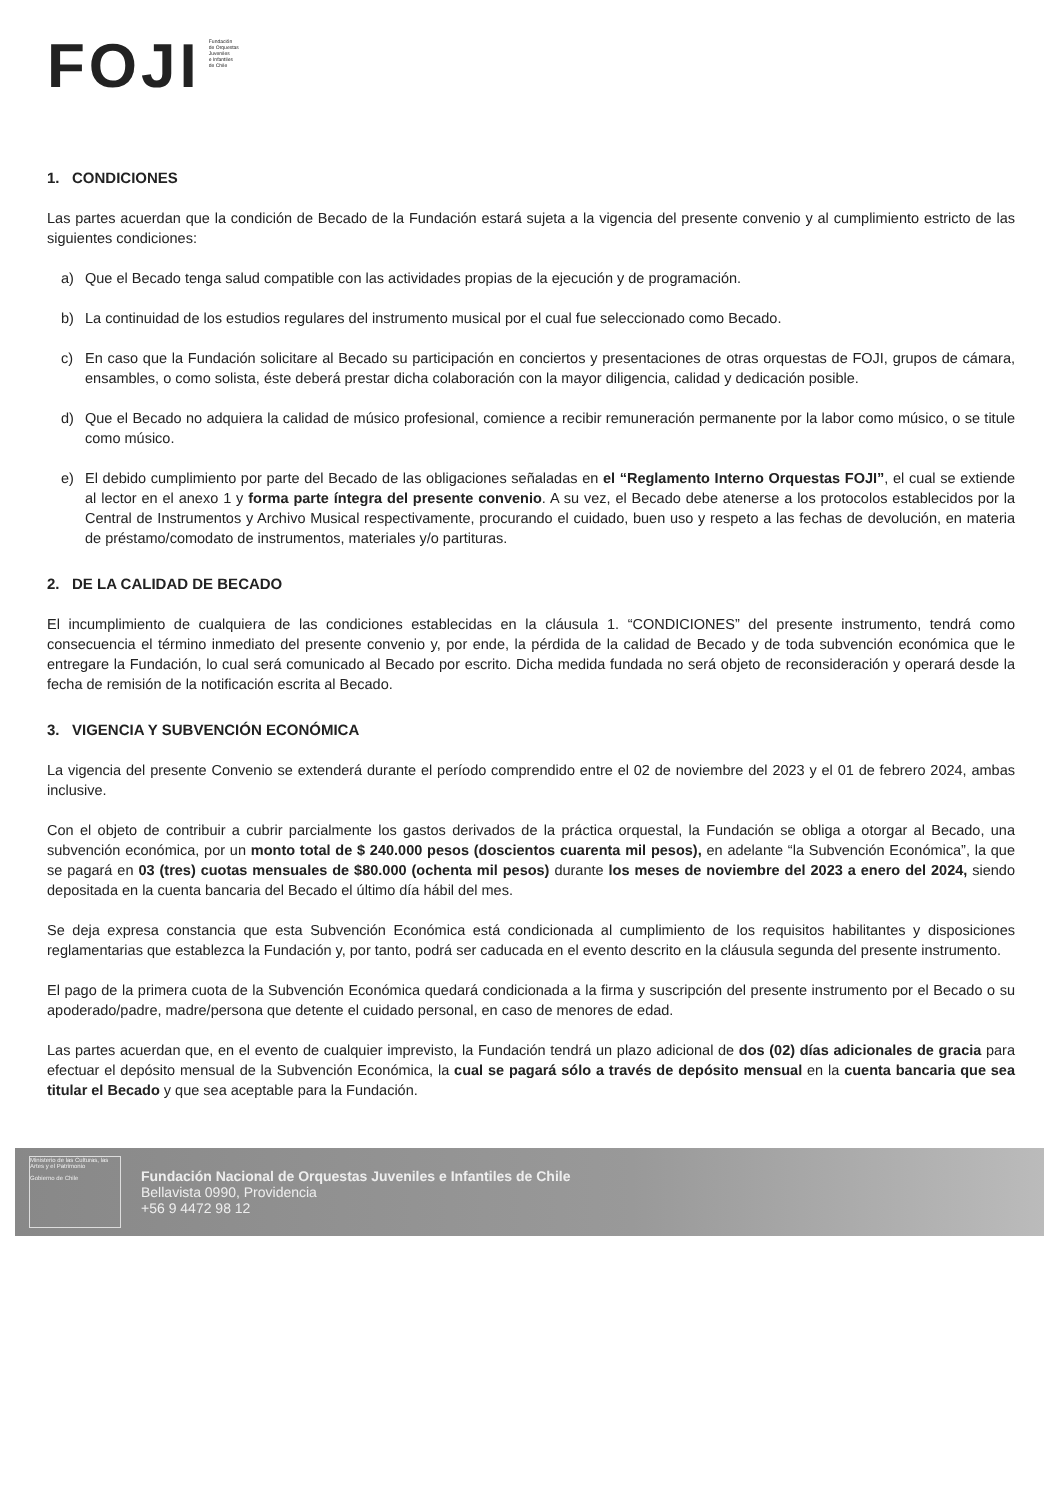FOJI
Fundación
de Orquestas
Juveniles
e Infantiles
de Chile
1. CONDICIONES
Las partes acuerdan que la condición de Becado de la Fundación estará sujeta a la vigencia del presente convenio y al cumplimiento estricto de las siguientes condiciones:
a) Que el Becado tenga salud compatible con las actividades propias de la ejecución y de programación.
b) La continuidad de los estudios regulares del instrumento musical por el cual fue seleccionado como Becado.
c) En caso que la Fundación solicitare al Becado su participación en conciertos y presentaciones de otras orquestas de FOJI, grupos de cámara, ensambles, o como solista, éste deberá prestar dicha colaboración con la mayor diligencia, calidad y dedicación posible.
d) Que el Becado no adquiera la calidad de músico profesional, comience a recibir remuneración permanente por la labor como músico, o se titule como músico.
e) El debido cumplimiento por parte del Becado de las obligaciones señaladas en el “Reglamento Interno Orquestas FOJI”, el cual se extiende al lector en el anexo 1 y forma parte íntegra del presente convenio. A su vez, el Becado debe atenerse a los protocolos establecidos por la Central de Instrumentos y Archivo Musical respectivamente, procurando el cuidado, buen uso y respeto a las fechas de devolución, en materia de préstamo/comodato de instrumentos, materiales y/o partituras.
2. DE LA CALIDAD DE BECADO
El incumplimiento de cualquiera de las condiciones establecidas en la cláusula 1. “CONDICIONES” del presente instrumento, tendrá como consecuencia el término inmediato del presente convenio y, por ende, la pérdida de la calidad de Becado y de toda subvención económica que le entregare la Fundación, lo cual será comunicado al Becado por escrito. Dicha medida fundada no será objeto de reconsideración y operará desde la fecha de remisión de la notificación escrita al Becado.
3. VIGENCIA Y SUBVENCIÓN ECONÓMICA
La vigencia del presente Convenio se extenderá durante el período comprendido entre el 02 de noviembre del 2023 y el 01 de febrero 2024, ambas inclusive.
Con el objeto de contribuir a cubrir parcialmente los gastos derivados de la práctica orquestal, la Fundación se obliga a otorgar al Becado, una subvención económica, por un monto total de $ 240.000 pesos (doscientos cuarenta mil pesos), en adelante “la Subvención Económica”, la que se pagará en 03 (tres) cuotas mensuales de $80.000 (ochenta mil pesos) durante los meses de noviembre del 2023 a enero del 2024, siendo depositada en la cuenta bancaria del Becado el último día hábil del mes.
Se deja expresa constancia que esta Subvención Económica está condicionada al cumplimiento de los requisitos habilitantes y disposiciones reglamentarias que establezca la Fundación y, por tanto, podrá ser caducada en el evento descrito en la cláusula segunda del presente instrumento.
El pago de la primera cuota de la Subvención Económica quedará condicionada a la firma y suscripción del presente instrumento por el Becado o su apoderado/padre, madre/persona que detente el cuidado personal, en caso de menores de edad.
Las partes acuerdan que, en el evento de cualquier imprevisto, la Fundación tendrá un plazo adicional de dos (02) días adicionales de gracia para efectuar el depósito mensual de la Subvención Económica, la cual se pagará sólo a través de depósito mensual en la cuenta bancaria que sea titular el Becado y que sea aceptable para la Fundación.
Ministerio de las Culturas, las Artes y el Patrimonio
Gobierno de Chile
Fundación Nacional de Orquestas Juveniles e Infantiles de Chile
Bellavista 0990, Providencia
+56 9 4472 98 12